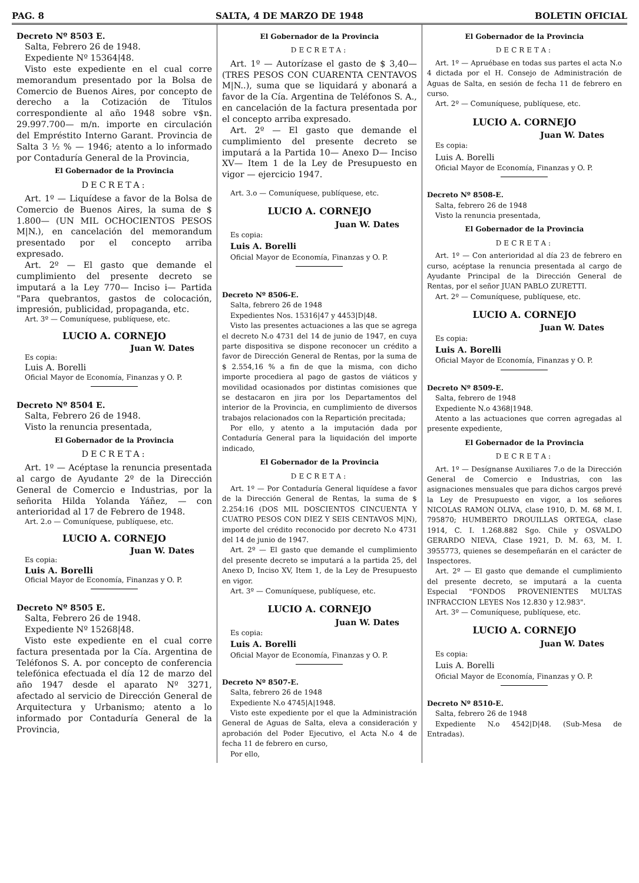PAG. 8 SALTA, 4 DE MARZO DE 1948 BOLETIN OFICIAL
Decreto Nº 8503 E.
Salta, Febrero 26 de 1948.
Expediente Nº 15364|48.
Visto este expediente en el cual corre memorandum presentado por la Bolsa de Comercio de Buenos Aires, por concepto de derecho a la Cotización de Títulos correspondiente al año 1948 sobre v$n. 29.997.700— m/n. importe en circulación del Empréstito Interno Garant. Provincia de Salta 3 ½ % — 1946; atento a lo informado por Contaduría General de la Provincia,
El Gobernador de la Provincia
DECRETA:
Art. 1º — Liquídese a favor de la Bolsa de Comercio de Buenos Aires, la suma de $ 1.800— (UN MIL OCHOCIENTOS PESOS M|N.), en cancelación del memorandum presentado por el concepto arriba expresado.
Art. 2º — El gasto que demande el cumplimiento del presente decreto se imputará a la Ley 770— Inciso i— Partida "Para quebrantos, gastos de colocación, impresión, publicidad, propaganda, etc.
Art. 3º — Comuníquese, publíquese, etc.
LUCIO A. CORNEJO
Juan W. Dates
Es copia:
Luis A. Borelli
Oficial Mayor de Economía, Finanzas y O. P.
Decreto Nº 8504 E.
Salta, Febrero 26 de 1948.
Visto la renuncia presentada,
El Gobernador de la Provincia
DECRETA:
Art. 1º — Acéptase la renuncia presentada al cargo de Ayudante 2º de la Dirección General de Comercio e Industrias, por la señorita Hilda Yolanda Yáñez, — con anterioridad al 17 de Febrero de 1948.
Art. 2.o — Comuníquese, publíquese, etc.
LUCIO A. CORNEJO
Juan W. Dates
Es copia:
Luis A. Borelli
Oficial Mayor de Economía, Finanzas y O. P.
Decreto Nº 8505 E.
Salta, Febrero 26 de 1948.
Expediente Nº 15268|48.
Visto este expediente en el cual corre factura presentada por la Cía. Argentina de Teléfonos S. A. por concepto de conferencia telefónica efectuada el día 12 de marzo del año 1947 desde el aparato Nº 3271, afectado al servicio de Dirección General de Arquitectura y Urbanismo; atento a lo informado por Contaduría General de la Provincia,
El Gobernador de la Provincia
DECRETA:
Art. 1º — Autorízase el gasto de $ 3,40— (TRES PESOS CON CUARENTA CENTAVOS M|N..), suma que se liquidará y abonará a favor de la Cía. Argentina de Teléfonos S. A., en cancelación de la factura presentada por el concepto arriba expresado.
Art. 2º — El gasto que demande el cumplimiento del presente decreto se imputará a la Partida 10— Anexo D— Inciso XV— Item 1 de la Ley de Presupuesto en vigor — ejercicio 1947.
Art. 3.o — Comuníquese, publíquese, etc.
LUCIO A. CORNEJO
Juan W. Dates
Es copia:
Luis A. Borelli
Oficial Mayor de Economía, Finanzas y O. P.
Decreto Nº 8506-E.
Salta, febrero 26 de 1948
Expedientes Nos. 15316|47 y 4453|D|48.
Visto las presentes actuaciones a las que se agrega el decreto N.o 4731 del 14 de junio de 1947, en cuya parte dispositiva se dispone reconocer un crédito a favor de Dirección General de Rentas, por la suma de $ 2.554,16 % a fin de que la misma, con dicho importe procediera al pago de gastos de viáticos y movilidad ocasionados por distintas comisiones que se destacaron en jira por los Departamentos del interior de la Provincia, en cumplimiento de diversos trabajos relacionados con la Repartición precitada;
Por ello, y atento a la imputación dada por Contaduría General para la liquidación del importe indicado,
El Gobernador de la Provincia
DECRETA:
Art. 1º — Por Contaduría General liquídese a favor de la Dirección General de Rentas, la suma de $ 2.254:16 (DOS MIL DOSCIENTOS CINCUENTA Y CUATRO PESOS CON DIEZ Y SEIS CENTAVOS M|N), importe del crédito reconocido por decreto N.o 4731 del 14 de junio de 1947.
Art. 2º — El gasto que demande el cumplimiento del presente decreto se imputará a la partida 25, del Anexo D, Inciso XV, Item 1, de la Ley de Presupuesto en vigor.
Art. 3º — Comuníquese, publíquese, etc.
LUCIO A. CORNEJO
Juan W. Dates
Es copia:
Luis A. Borelli
Oficial Mayor de Economía, Finanzas y O. P.
Decreto Nº 8507-E.
Salta, febrero 26 de 1948
Expediente N.o 4745|A|1948.
Visto este expediente por el que la Administración General de Aguas de Salta, eleva a consideración y aprobación del Poder Ejecutivo, el Acta N.o 4 de fecha 11 de febrero en curso,
Por ello,
El Gobernador de la Provincia
DECRETA:
Art. 1º — Apruébase en todas sus partes el acta N.o 4 dictada por el H. Consejo de Administración de Aguas de Salta, en sesión de fecha 11 de febrero en curso.
Art. 2º — Comuníquese, publíquese, etc.
LUCIO A. CORNEJO
Juan W. Dates
Es copia:
Luis A. Borelli
Oficial Mayor de Economía, Finanzas y O. P.
Decreto Nº 8508-E.
Salta, febrero 26 de 1948
Visto la renuncia presentada,
El Gobernador de la Provincia
DECRETA:
Art. 1º — Con anterioridad al día 23 de febrero en curso, acéptase la renuncia presentada al cargo de Ayudante Principal de la Dirección General de Rentas, por el señor JUAN PABLO ZURETTI.
Art. 2º — Comuníquese, publíquese, etc.
LUCIO A. CORNEJO
Juan W. Dates
Es copia:
Luis A. Borelli
Oficial Mayor de Economía, Finanzas y O. P.
Decreto Nº 8509-E.
Salta, febrero de 1948
Expediente N.o 4368|1948.
Atento a las actuaciones que corren agregadas al presente expediente,
El Gobernador de la Provincia
DECRETA:
Art. 1º — Desígnanse Auxiliares 7.o de la Dirección General de Comercio e Industrias, con las asignaciones mensuales que para dichos cargos prevé la Ley de Presupuesto en vigor, a los señores NICOLAS RAMON OLIVA, clase 1910, D. M. 68 M. I. 795870; HUMBERTO DROUILLAS ORTEGA, clase 1914, C. I. 1.268.882 Sgo. Chile y OSVALDO GERARDO NIEVA, Clase 1921, D. M. 63, M. I. 3955773, quienes se desempeñarán en el carácter de Inspectores.
Art. 2º — El gasto que demande el cumplimiento del presente decreto, se imputará a la cuenta Especial "FONDOS PROVENIENTES MULTAS INFRACCION LEYES Nos 12.830 y 12.983".
Art. 3º — Comuníquese, publíquese, etc.
LUCIO A. CORNEJO
Juan W. Dates
Es copia:
Luis A. Borelli
Oficial Mayor de Economía, Finanzas y O. P.
Decreto Nº 8510-E.
Salta, febrero 26 de 1948
Expediente N.o 4542|D|48. (Sub-Mesa de Entradas).